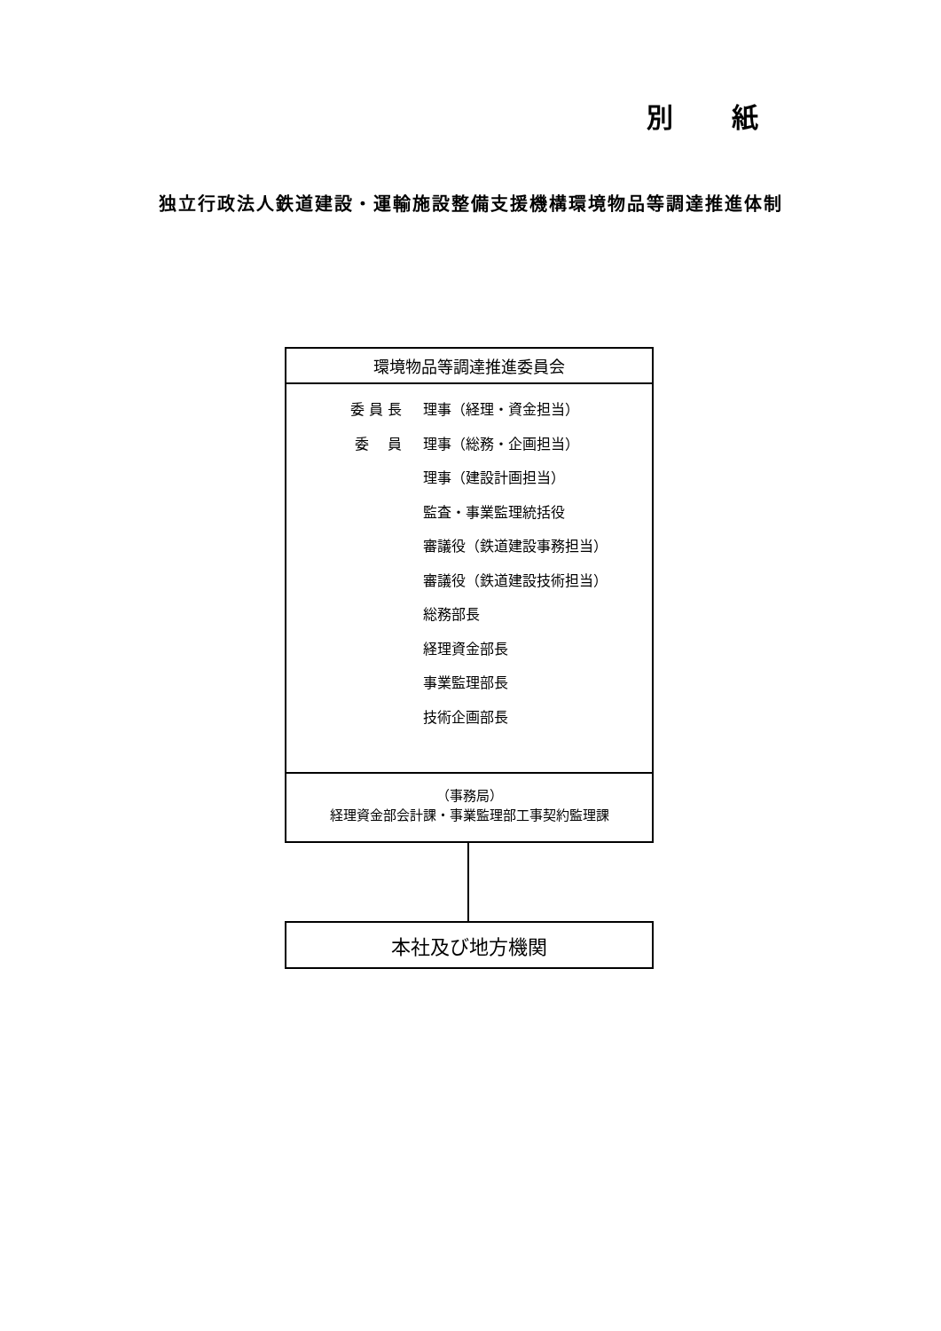別 紙
独立行政法人鉄道建設・運輸施設整備支援機構環境物品等調達推進体制
環境物品等調達推進委員会
委 員 長 理事（経理・資金担当）
委　 員 理事（総務・企画担当）
理事（建設計画担当）
監査・事業監理統括役
審議役（鉄道建設事務担当）
審議役（鉄道建設技術担当）
総務部長
経理資金部長
事業監理部長
技術企画部長
（事務局）
経理資金部会計課・事業監理部工事契約監理課
本社及び地方機関